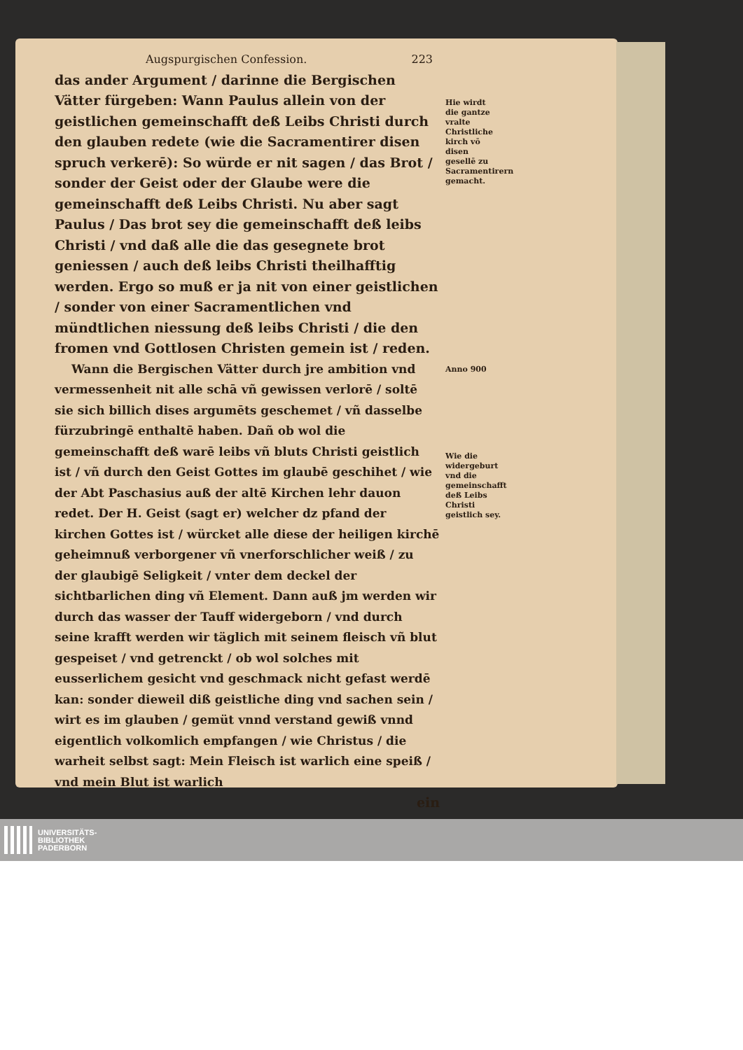Augspurgischen Confession. 223
das ander Argument / darinne die Bergischen Vätter fürgeben: Wann Paulus allein von der geistlichen gemeinschafft deß Leibs Christi durch den glauben redete (wie die Sacramentirer disen spruch verkerē): So würde er nit sagen / das Brot / sonder der Geist oder der Glaube were die gemeinschafft deß Leibs Christi. Nu aber sagt Paulus / Das brot sey die gemeinschafft deß leibs Christi / vnd daß alle die das gesegnete brot geniessen / auch deß leibs Christi theilhafftig werden. Ergo so muß er ja nit von einer geistlichen / sonder von einer Sacramentlichen vnd mündtlichen niessung deß leibs Christi / die den fromen vnd Gottlosen Christen gemein ist / reden.
Wann die Bergischen Vätter durch jre ambition vnd vermessenheit nit alle schā vñ gewissen verlorē / soltē sie sich billich dises argumēts geschemet / vñ dasselbe fürzubringē enthaltē haben. Dañ ob wol die gemeinschafft deß warē leibs vñ bluts Christi geistlich ist / vñ durch den Geist Gottes im glaubē geschihet / wie der Abt Paschasius auß der altē Kirchen lehr dauon redet. Der H. Geist (sagt er) welcher dz pfand der kirchen Gottes ist / würcket alle diese der heiligen kirchē geheimnuß verborgener vñ vnerforschlicher weiß / zu der glaubigē Seligkeit / vnter dem deckel der sichtbarlichen ding vñ Element. Dann auß jm werden wir durch das wasser der Tauff widergeborn / vnd durch seine krafft werden wir täglich mit seinem fleisch vñ blut gespeiset / vnd getrenckt / ob wol solches mit eusserlichem gesicht vnd geschmack nicht gefast werdē kan: sonder dieweil diß geistliche ding vnd sachen sein / wirt es im glauben / gemüt vnnd verstand gewiß vnnd eigentlich volkomlich empfangen / wie Christus / die warheit selbst sagt: Mein Fleisch ist warlich eine speiß / vnd mein Blut ist warlich
ein
Hie wirdt die gantze vralte Christliche kirch vō disen gesellē zu Sacramentirern gemacht.
Anno 900
Wie die widergeburt vnd die gemeinschafft deß Leibs Christi geistlich sey.
UNIVERSITÄTS-
BIBLIOTHEK
PADERBORN